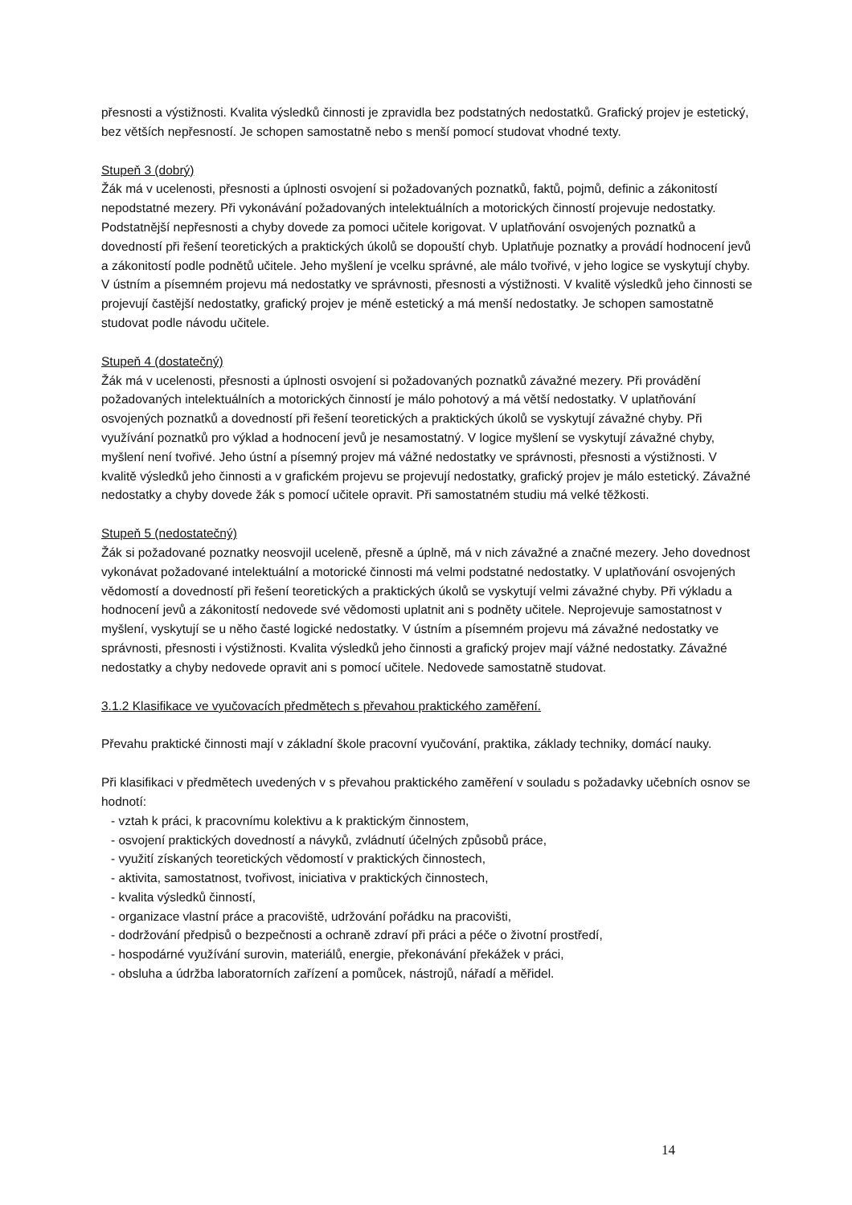přesnosti a výstižnosti. Kvalita výsledků činnosti je zpravidla bez podstatných nedostatků. Grafický projev je estetický, bez větších nepřesností. Je schopen samostatně nebo s menší pomocí studovat vhodné texty.
Stupeň 3 (dobrý)
Žák má v ucelenosti, přesnosti a úplnosti osvojení si požadovaných poznatků, faktů, pojmů, definic a zákonitostí nepodstatné mezery. Při vykonávání požadovaných intelektuálních a motorických činností projevuje nedostatky. Podstatnější nepřesnosti a chyby dovede za pomoci učitele korigovat. V uplatňování osvojených poznatků a dovedností při řešení teoretických a praktických úkolů se dopouští chyb. Uplatňuje poznatky a provádí hodnocení jevů a zákonitostí podle podnětů učitele. Jeho myšlení je vcelku správné, ale málo tvořivé, v jeho logice se vyskytují chyby. V ústním a písemném projevu má nedostatky ve správnosti, přesnosti a výstižnosti. V kvalitě výsledků jeho činnosti se projevují častější nedostatky, grafický projev je méně estetický a má menší nedostatky. Je schopen samostatně studovat podle návodu učitele.
Stupeň 4 (dostatečný)
Žák má v ucelenosti, přesnosti a úplnosti osvojení si požadovaných poznatků závažné mezery. Při provádění požadovaných intelektuálních a motorických činností je málo pohotový a má větší nedostatky. V uplatňování osvojených poznatků a dovedností při řešení teoretických a praktických úkolů se vyskytují závažné chyby. Při využívání poznatků pro výklad a hodnocení jevů je nesamostatný. V logice myšlení se vyskytují závažné chyby, myšlení není tvořivé. Jeho ústní a písemný projev má vážné nedostatky ve správnosti, přesnosti a výstižnosti. V kvalitě výsledků jeho činnosti a v grafickém projevu se projevují nedostatky, grafický projev je málo estetický. Závažné nedostatky a chyby dovede žák s pomocí učitele opravit. Při samostatném studiu má velké těžkosti.
Stupeň 5 (nedostatečný)
Žák si požadované poznatky neosvojil uceleně, přesně a úplně, má v nich závažné a značné mezery. Jeho dovednost vykonávat požadované intelektuální a motorické činnosti má velmi podstatné nedostatky. V uplatňování osvojených vědomostí a dovedností při řešení teoretických a praktických úkolů se vyskytují velmi závažné chyby. Při výkladu a hodnocení jevů a zákonitostí nedovede své vědomosti uplatnit ani s podněty učitele. Neprojevuje samostatnost v myšlení, vyskytují se u něho časté logické nedostatky. V ústním a písemném projevu má závažné nedostatky ve správnosti, přesnosti i výstižnosti. Kvalita výsledků jeho činnosti a grafický projev mají vážné nedostatky. Závažné nedostatky a chyby nedovede opravit ani s pomocí učitele. Nedovede samostatně studovat.
3.1.2 Klasifikace ve vyučovacích předmětech s převahou praktického zaměření.
Převahu praktické činnosti mají v základní škole pracovní vyučování, praktika, základy techniky, domácí nauky.
Při klasifikaci v předmětech uvedených v s převahou praktického zaměření v souladu s požadavky učebních osnov se hodnotí:
- vztah k práci, k pracovnímu kolektivu a k praktickým činnostem,
- osvojení praktických dovedností a návyků, zvládnutí účelných způsobů práce,
- využití získaných teoretických vědomostí v praktických činnostech,
- aktivita, samostatnost, tvořivost, iniciativa v praktických činnostech,
- kvalita výsledků činností,
- organizace vlastní práce a pracoviště, udržování pořádku na pracovišti,
- dodržování předpisů o bezpečnosti a ochraně zdraví při práci a péče o životní prostředí,
- hospodárné využívání surovin, materiálů, energie, překonávání překážek v práci,
- obsluha a údržba laboratorních zařízení a pomůcek, nástrojů, nářadí a měřidel.
14